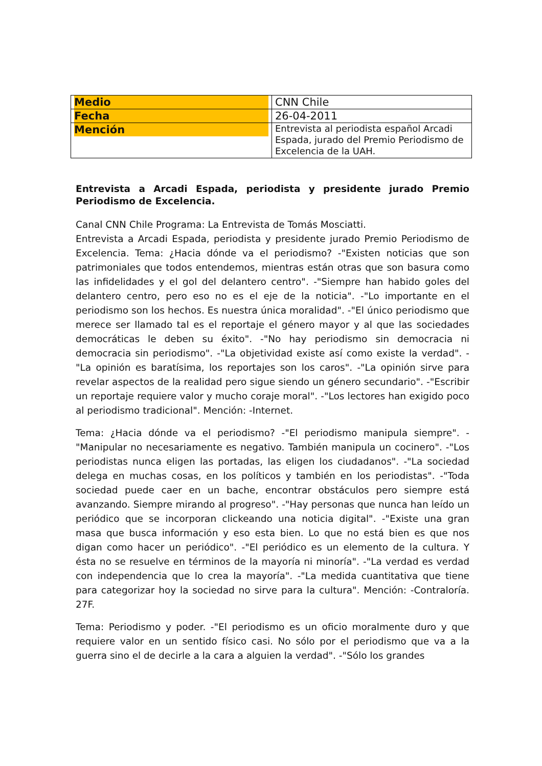| Medio | CNN Chile |
| Fecha | 26-04-2011 |
| Mención | Entrevista al periodista español Arcadi Espada, jurado del Premio Periodismo de Excelencia de la UAH. |
Entrevista a Arcadi Espada, periodista y presidente jurado Premio Periodismo de Excelencia.
Canal CNN Chile Programa: La Entrevista de Tomás Mosciatti.
Entrevista a Arcadi Espada, periodista y presidente jurado Premio Periodismo de Excelencia. Tema: ¿Hacia dónde va el periodismo? -"Existen noticias que son patrimoniales que todos entendemos, mientras están otras que son basura como las infidelidades y el gol del delantero centro". -"Siempre han habido goles del delantero centro, pero eso no es el eje de la noticia". -"Lo importante en el periodismo son los hechos. Es nuestra única moralidad". -"El único periodismo que merece ser llamado tal es el reportaje el género mayor y al que las sociedades democráticas le deben su éxito". -"No hay periodismo sin democracia ni democracia sin periodismo". -"La objetividad existe así como existe la verdad". -"La opinión es baratísima, los reportajes son los caros". -"La opinión sirve para revelar aspectos de la realidad pero sigue siendo un género secundario". -"Escribir un reportaje requiere valor y mucho coraje moral". -"Los lectores han exigido poco al periodismo tradicional". Mención: -Internet.
Tema: ¿Hacia dónde va el periodismo? -"El periodismo manipula siempre". -"Manipular no necesariamente es negativo. También manipula un cocinero". -"Los periodistas nunca eligen las portadas, las eligen los ciudadanos". -"La sociedad delega en muchas cosas, en los políticos y también en los periodistas". -"Toda sociedad puede caer en un bache, encontrar obstáculos pero siempre está avanzando. Siempre mirando al progreso". -"Hay personas que nunca han leído un periódico que se incorporan clickeando una noticia digital". -"Existe una gran masa que busca información y eso esta bien. Lo que no está bien es que nos digan como hacer un periódico". -"El periódico es un elemento de la cultura. Y ésta no se resuelve en términos de la mayoría ni minoría". -"La verdad es verdad con independencia que lo crea la mayoría". -"La medida cuantitativa que tiene para categorizar hoy la sociedad no sirve para la cultura". Mención: -Contraloría. 27F.
Tema: Periodismo y poder. -"El periodismo es un oficio moralmente duro y que requiere valor en un sentido físico casi. No sólo por el periodismo que va a la guerra sino el de decirle a la cara a alguien la verdad". -"Sólo los grandes